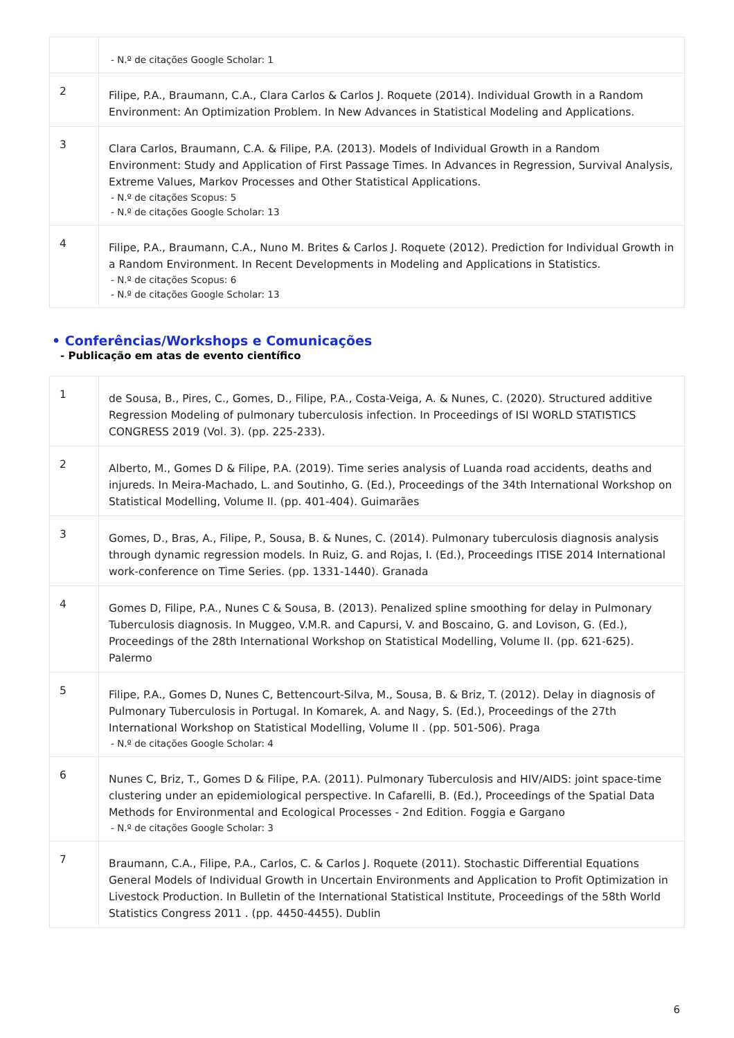| | - N.º de citações Google Scholar: 1 |
| 2 | Filipe, P.A., Braumann, C.A., Clara Carlos & Carlos J. Roquete (2014). Individual Growth in a Random Environment: An Optimization Problem. In New Advances in Statistical Modeling and Applications. |
| 3 | Clara Carlos, Braumann, C.A. & Filipe, P.A. (2013). Models of Individual Growth in a Random Environment: Study and Application of First Passage Times. In Advances in Regression, Survival Analysis, Extreme Values, Markov Processes and Other Statistical Applications. - N.º de citações Scopus: 5 - N.º de citações Google Scholar: 13 |
| 4 | Filipe, P.A., Braumann, C.A., Nuno M. Brites & Carlos J. Roquete (2012). Prediction for Individual Growth in a Random Environment. In Recent Developments in Modeling and Applications in Statistics. - N.º de citações Scopus: 6 - N.º de citações Google Scholar: 13 |
• Conferências/Workshops e Comunicações
- Publicação em atas de evento científico
| 1 | de Sousa, B., Pires, C., Gomes, D., Filipe, P.A., Costa-Veiga, A. & Nunes, C. (2020). Structured additive Regression Modeling of pulmonary tuberculosis infection. In Proceedings of ISI WORLD STATISTICS CONGRESS 2019 (Vol. 3). (pp. 225-233). |
| 2 | Alberto, M., Gomes D & Filipe, P.A. (2019). Time series analysis of Luanda road accidents, deaths and injureds. In Meira-Machado, L. and Soutinho, G. (Ed.), Proceedings of the 34th International Workshop on Statistical Modelling, Volume II. (pp. 401-404). Guimarães |
| 3 | Gomes, D., Bras, A., Filipe, P., Sousa, B. & Nunes, C. (2014). Pulmonary tuberculosis diagnosis analysis through dynamic regression models. In Ruiz, G. and Rojas, I. (Ed.), Proceedings ITISE 2014 International work-conference on Time Series. (pp. 1331-1440). Granada |
| 4 | Gomes D, Filipe, P.A., Nunes C & Sousa, B. (2013). Penalized spline smoothing for delay in Pulmonary Tuberculosis diagnosis. In Muggeo, V.M.R. and Capursi, V. and Boscaino, G. and Lovison, G. (Ed.), Proceedings of the 28th International Workshop on Statistical Modelling, Volume II. (pp. 621-625). Palermo |
| 5 | Filipe, P.A., Gomes D, Nunes C, Bettencourt-Silva, M., Sousa, B. & Briz, T. (2012). Delay in diagnosis of Pulmonary Tuberculosis in Portugal. In Komarek, A. and Nagy, S. (Ed.), Proceedings of the 27th International Workshop on Statistical Modelling, Volume II . (pp. 501-506). Praga - N.º de citações Google Scholar: 4 |
| 6 | Nunes C, Briz, T., Gomes D & Filipe, P.A. (2011). Pulmonary Tuberculosis and HIV/AIDS: joint space-time clustering under an epidemiological perspective. In Cafarelli, B. (Ed.), Proceedings of the Spatial Data Methods for Environmental and Ecological Processes - 2nd Edition. Foggia e Gargano - N.º de citações Google Scholar: 3 |
| 7 | Braumann, C.A., Filipe, P.A., Carlos, C. & Carlos J. Roquete (2011). Stochastic Differential Equations General Models of Individual Growth in Uncertain Environments and Application to Profit Optimization in Livestock Production. In Bulletin of the International Statistical Institute, Proceedings of the 58th World Statistics Congress 2011 . (pp. 4450-4455). Dublin |
6